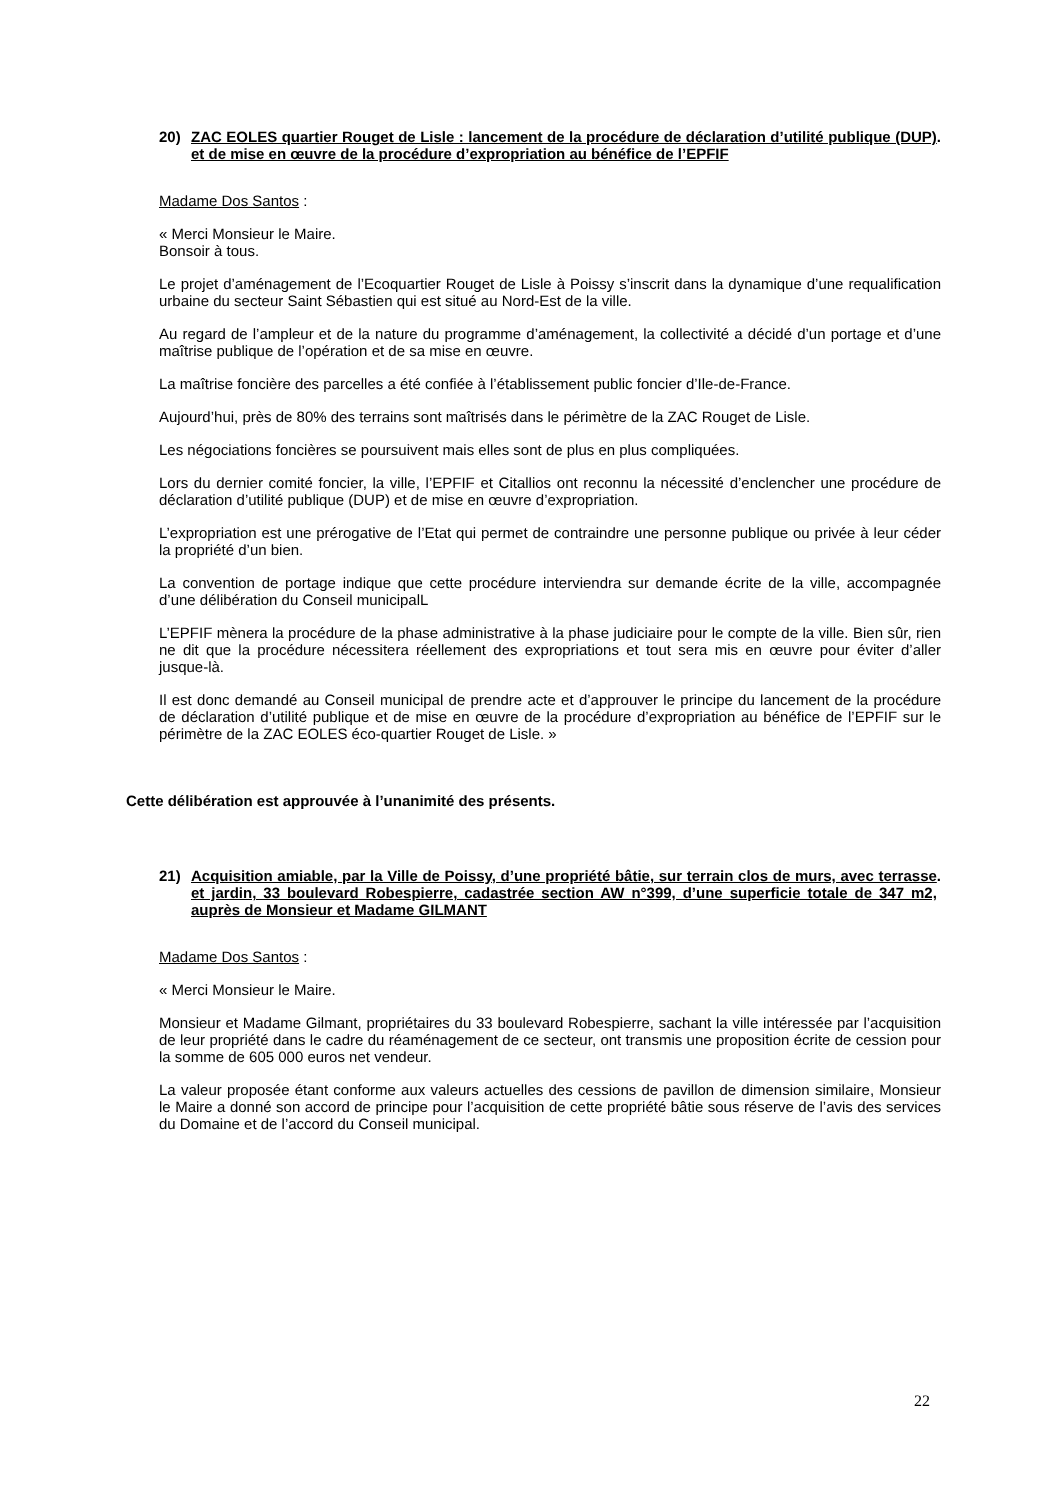20) ZAC EOLES quartier Rouget de Lisle : lancement de la procédure de déclaration d’utilité publique (DUP) et de mise en œuvre de la procédure d’expropriation au bénéfice de l’EPFIF.
Madame Dos Santos :
« Merci Monsieur le Maire.
Bonsoir à tous.
Le projet d’aménagement de l’Ecoquartier Rouget de Lisle à Poissy s’inscrit dans la dynamique d’une requalification urbaine du secteur Saint Sébastien qui est situé au Nord-Est de la ville.
Au regard de l’ampleur et de la nature du programme d’aménagement, la collectivité a décidé d’un portage et d’une maîtrise publique de l’opération et de sa mise en œuvre.
La maîtrise foncière des parcelles a été confiée à l’établissement public foncier d’Ile-de-France.
Aujourd’hui, près de 80% des terrains sont maîtrisés dans le périmètre de la ZAC Rouget de Lisle.
Les négociations foncières se poursuivent mais elles sont de plus en plus compliquées.
Lors du dernier comité foncier, la ville, l’EPFIF et Citallios ont reconnu la nécessité d’enclencher une procédure de déclaration d’utilité publique (DUP) et de mise en œuvre d’expropriation.
L’expropriation est une prérogative de l’Etat qui permet de contraindre une personne publique ou privée à leur céder la propriété d’un bien.
La convention de portage indique que cette procédure interviendra sur demande écrite de la ville, accompagnée d’une délibération du Conseil municipalL
L’EPFIF mènera la procédure de la phase administrative à la phase judiciaire pour le compte de la ville. Bien sûr, rien ne dit que la procédure nécessitera réellement des expropriations et tout sera mis en œuvre pour éviter d’aller jusque-là.
Il est donc demandé au Conseil municipal de prendre acte et d’approuver le principe du lancement de la procédure de déclaration d’utilité publique et de mise en œuvre de la procédure d’expropriation au bénéfice de l’EPFIF sur le périmètre de la ZAC EOLES éco-quartier Rouget de Lisle. »
Cette délibération est approuvée à l’unanimité des présents.
21) Acquisition amiable, par la Ville de Poissy, d’une propriété bâtie, sur terrain clos de murs, avec terrasse et jardin, 33 boulevard Robespierre, cadastrée section AW n°399, d’une superficie totale de 347 m2, auprès de Monsieur et Madame GILMANT.
Madame Dos Santos :
« Merci Monsieur le Maire.
Monsieur et Madame Gilmant, propriétaires du 33 boulevard Robespierre, sachant la ville intéressée par l’acquisition de leur propriété dans le cadre du réaménagement de ce secteur, ont transmis une proposition écrite de cession pour la somme de 605 000 euros net vendeur.
La valeur proposée étant conforme aux valeurs actuelles des cessions de pavillon de dimension similaire, Monsieur le Maire a donné son accord de principe pour l’acquisition de cette propriété bâtie sous réserve de l’avis des services du Domaine et de l’accord du Conseil municipal.
22